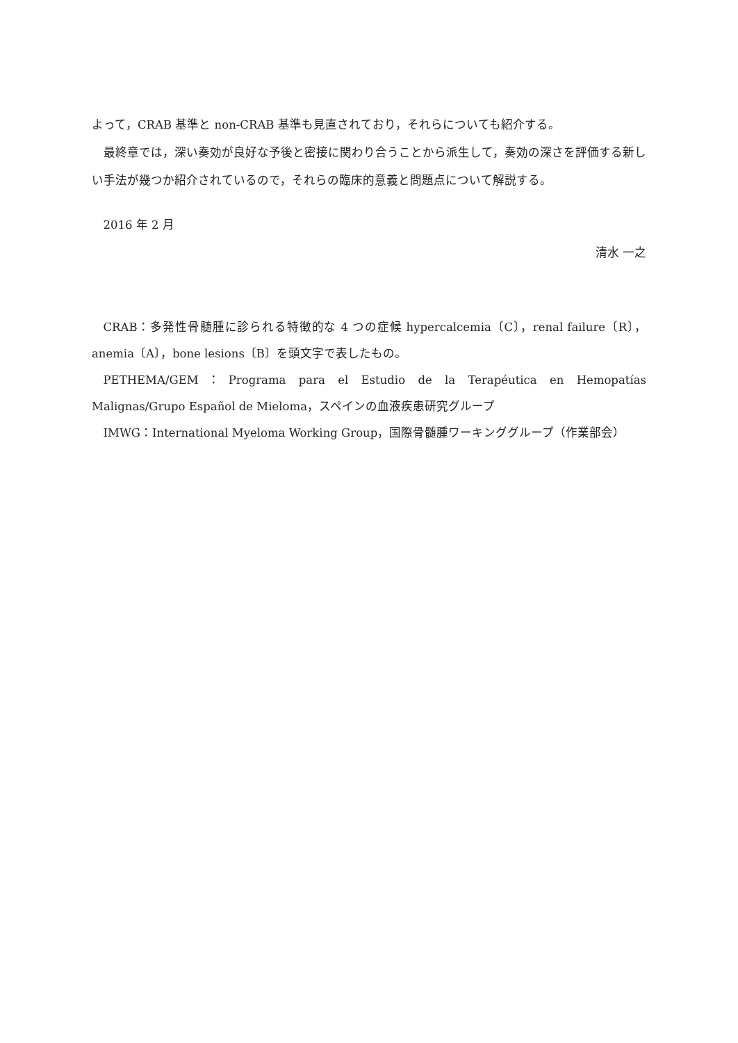よって，CRAB 基準と non-CRAB 基準も見直されており，それらについても紹介する。
最終章では，深い奏効が良好な予後と密接に関わり合うことから派生して，奏効の深さを評価する新しい手法が幾つか紹介されているので，それらの臨床的意義と問題点について解説する。
2016 年 2 月
清水 一之
CRAB：多発性骨髄腫に診られる特徴的な 4 つの症候 hypercalcemia〔C〕，renal failure〔R〕，anemia〔A〕，bone lesions〔B〕を頭文字で表したもの。
PETHEMA/GEM：Programa para el Estudio de la Terapéutica en Hemopatías Malignas/Grupo Español de Mieloma，スペインの血液疾患研究グループ
IMWG：International Myeloma Working Group，国際骨髄腫ワーキンググループ（作業部会）